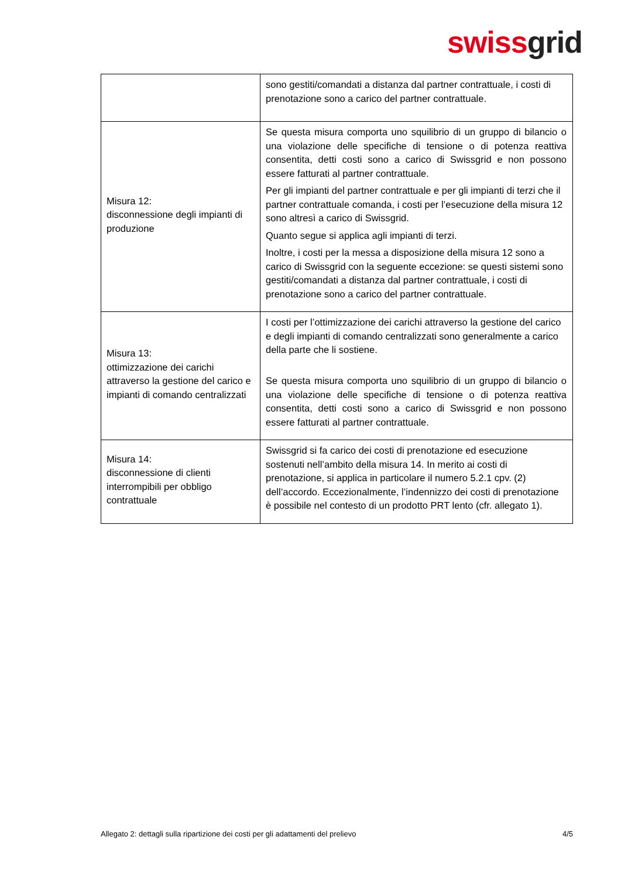swiss grid
| | sono gestiti/comandati a distanza dal partner contrattuale, i costi di prenotazione sono a carico del partner contrattuale. |
| Misura 12: disconnessione degli impianti di produzione | Se questa misura comporta uno squilibrio di un gruppo di bilancio o una violazione delle specifiche di tensione o di potenza reattiva consentita, detti costi sono a carico di Swissgrid e non possono essere fatturati al partner contrattuale. Per gli impianti del partner contrattuale e per gli impianti di terzi che il partner contrattuale comanda, i costi per l’esecuzione della misura 12 sono altresì a carico di Swissgrid. Quanto segue si applica agli impianti di terzi. Inoltre, i costi per la messa a disposizione della misura 12 sono a carico di Swissgrid con la seguente eccezione: se questi sistemi sono gestiti/comandati a distanza dal partner contrattuale, i costi di prenotazione sono a carico del partner contrattuale. |
| Misura 13: ottimizzazione dei carichi attraverso la gestione del carico e impianti di comando centralizzati | I costi per l’ottimizzazione dei carichi attraverso la gestione del carico e degli impianti di comando centralizzati sono generalmente a carico della parte che li sostiene. Se questa misura comporta uno squilibrio di un gruppo di bilancio o una violazione delle specifiche di tensione o di potenza reattiva consentita, detti costi sono a carico di Swissgrid e non possono essere fatturati al partner contrattuale. |
| Misura 14: disconnessione di clienti interrompibili per obbligo contrattuale | Swissgrid si fa carico dei costi di prenotazione ed esecuzione sostenuti nell’ambito della misura 14. In merito ai costi di prenotazione, si applica in particolare il numero 5.2.1 cpv. (2) dell’accordo. Eccezionalmente, l’indennizzo dei costi di prenotazione è possibile nel contesto di un prodotto PRT lento (cfr. allegato 1). |
Allegato 2: dettagli sulla ripartizione dei costi per gli adattamenti del prelievo 4/5